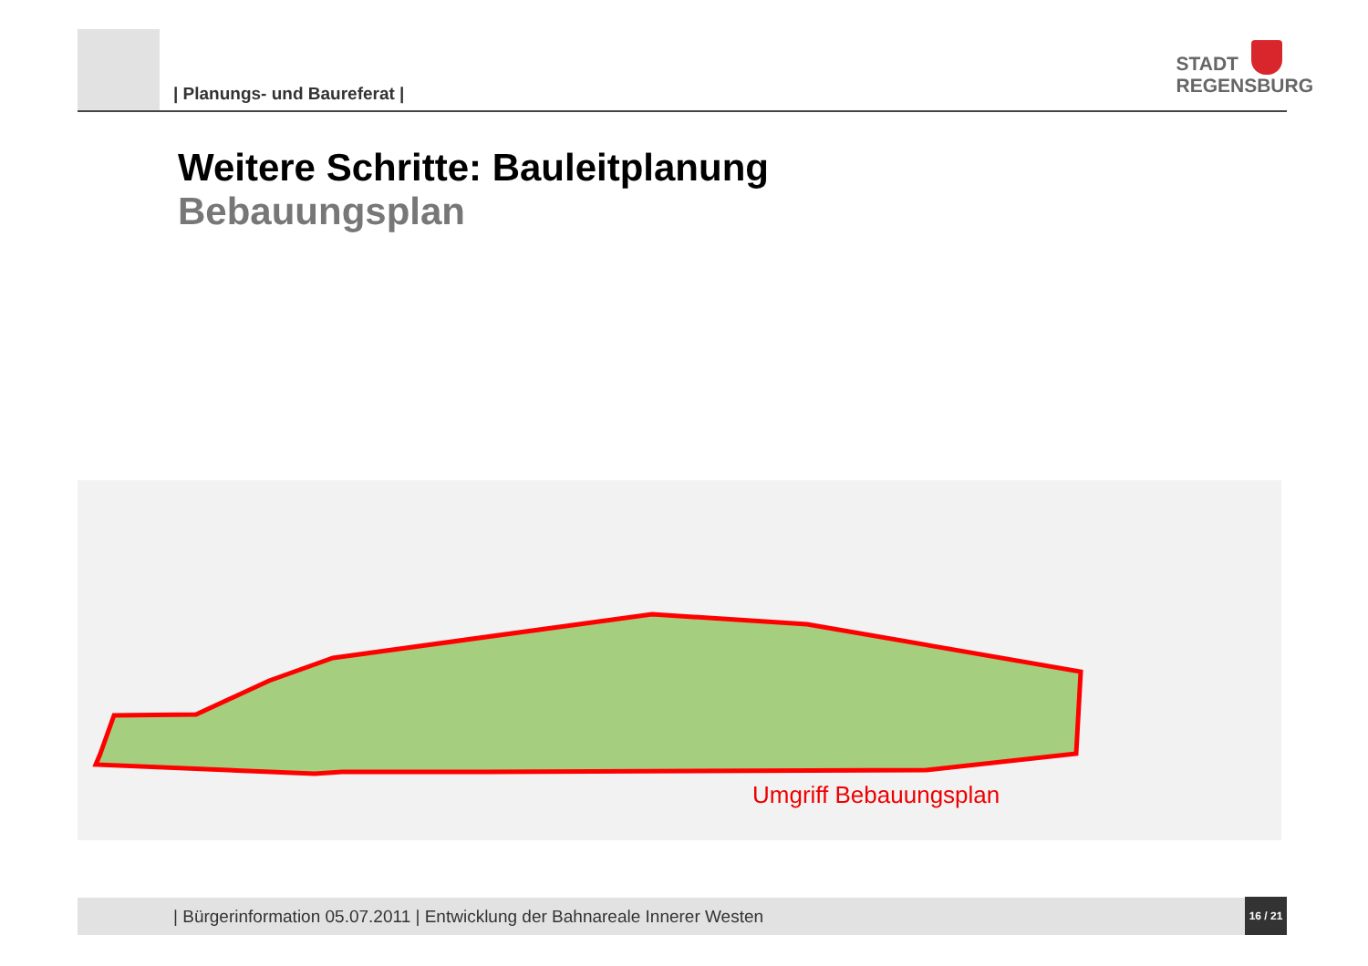| Planungs- und Baureferat |
STADT
REGENSBURG
Weitere Schritte: Bauleitplanung
Bebauungsplan
Umgriff Bebauungsplan
| Bürgerinformation 05.07.2011 | Entwicklung der Bahnareale Innerer Westen
16 / 21